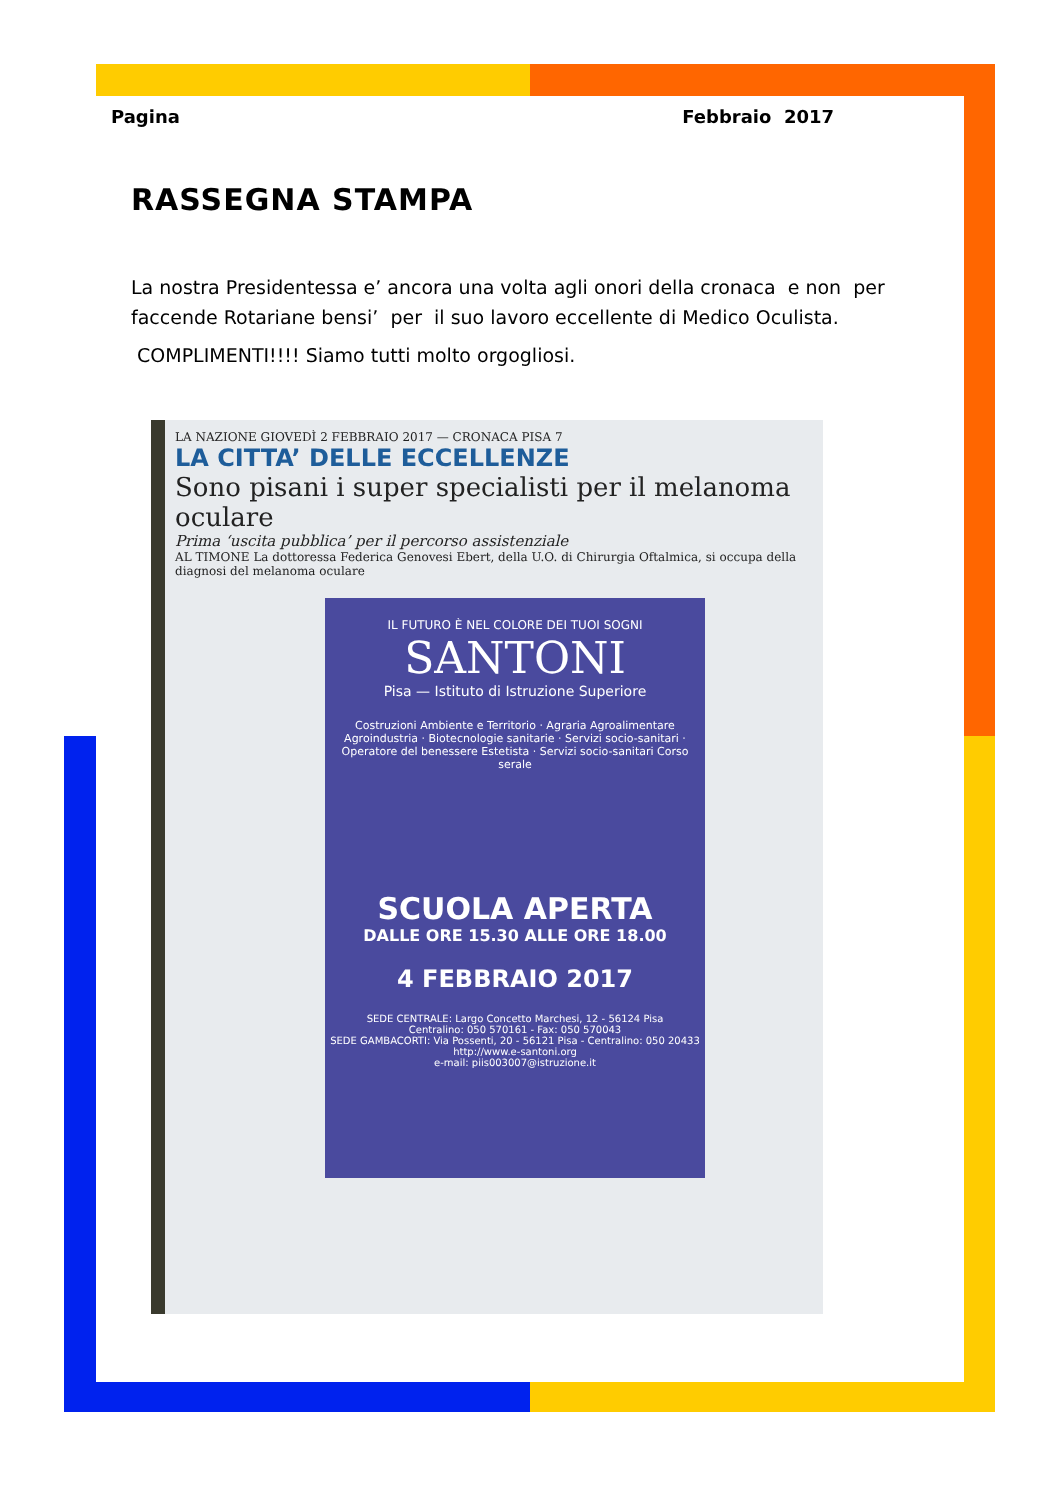Pagina Febbraio 2017
RASSEGNA STAMPA
La nostra Presidentessa e’ ancora una volta agli onori della cronaca e non per faccende Rotariane bensi’ per il suo lavoro eccellente di Medico Oculista.
COMPLIMENTI!!!! Siamo tutti molto orgogliosi.
LA NAZIONE GIOVEDÌ 2 FEBBRAIO 2017 — CRONACA PISA 7
LA CITTA’ DELLE ECCELLENZE
Sono pisani i super specialisti per il melanoma oculare
Prima ‘uscita pubblica’ per il percorso assistenziale
AL TIMONE La dottoressa Federica Genovesi Ebert, della U.O. di Chirurgia Oftalmica, si occupa della diagnosi del melanoma oculare
IL FUTURO È NEL COLORE DEI TUOI SOGNI
SANTONI
Pisa — Istituto di Istruzione Superiore
Costruzioni Ambiente e Territorio · Agraria Agroalimentare Agroindustria · Biotecnologie sanitarie · Servizi socio-sanitari · Operatore del benessere Estetista · Servizi socio-sanitari Corso serale
SCUOLA APERTA
DALLE ORE 15.30 ALLE ORE 18.00
4 FEBBRAIO 2017
SEDE CENTRALE: Largo Concetto Marchesi, 12 - 56124 Pisa
Centralino: 050 570161 - Fax: 050 570043
SEDE GAMBACORTI: Via Possenti, 20 - 56121 Pisa - Centralino: 050 20433
http://www.e-santoni.org
e-mail: piis003007@istruzione.it